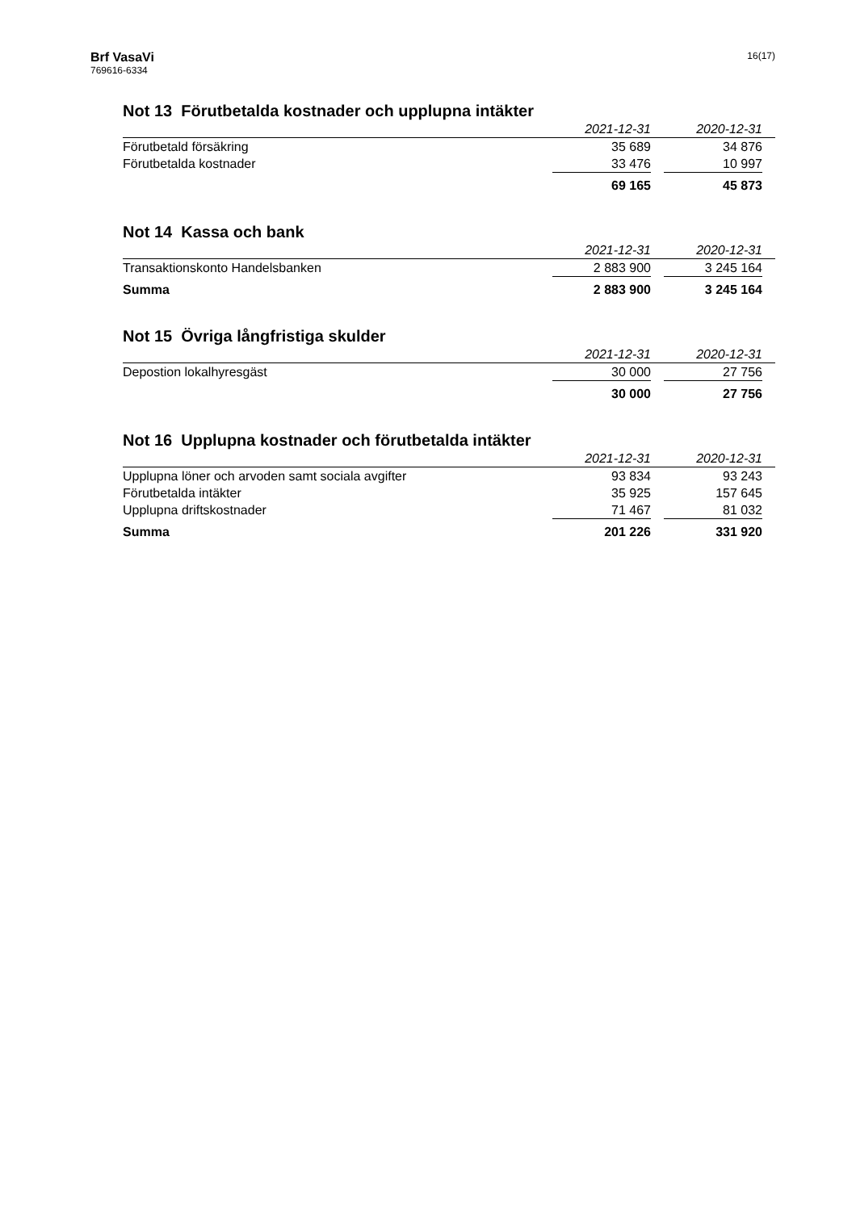Brf VasaVi
769616-6334
16(17)
Not 13 Förutbetalda kostnader och upplupna intäkter
| | 2021-12-31 | | 2020-12-31 | |
| Förutbetald försäkring | 35 689 | | 34 876 | |
| Förutbetalda kostnader | 33 476 | | 10 997 | |
| | 69 165 | | 45 873 | |
Not 14 Kassa och bank
| | 2021-12-31 | | 2020-12-31 | |
| Transaktionskonto Handelsbanken | 2 883 900 | | 3 245 164 | |
| Summa | 2 883 900 | | 3 245 164 | |
Not 15 Övriga långfristiga skulder
| | 2021-12-31 | | 2020-12-31 | |
| Depostion lokalhyresgäst | 30 000 | | 27 756 | |
| | 30 000 | | 27 756 | |
Not 16 Upplupna kostnader och förutbetalda intäkter
| | 2021-12-31 | | 2020-12-31 | |
| Upplupna löner och arvoden samt sociala avgifter | 93 834 | | 93 243 | |
| Förutbetalda intäkter | 35 925 | | 157 645 | |
| Upplupna driftskostnader | 71 467 | | 81 032 | |
| Summa | 201 226 | | 331 920 | |